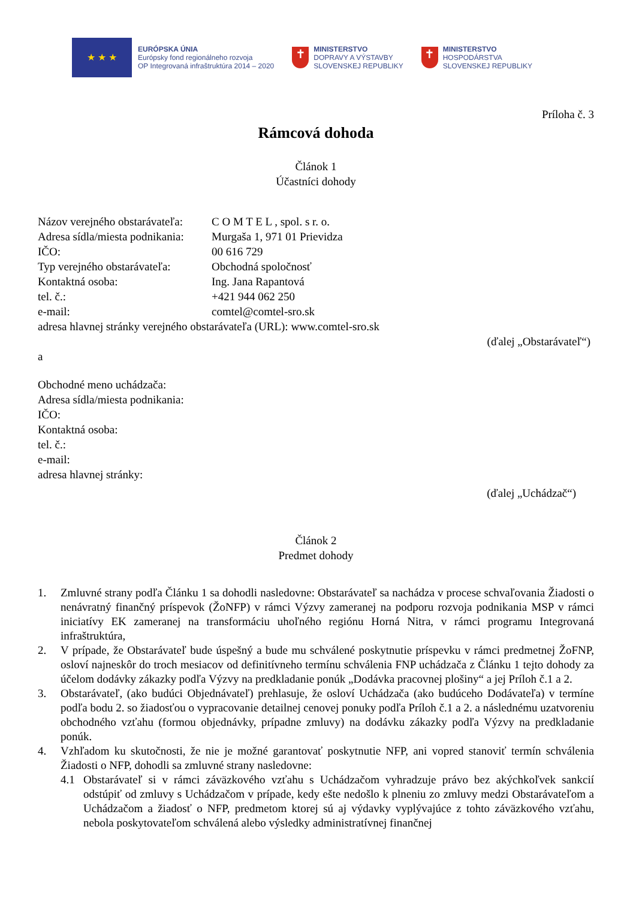★ ★ ★
EURÓPSKA ÚNIA
Európsky fond regionálneho rozvoja
OP Integrovaná infraštruktúra 2014 – 2020
✝
MINISTERSTVO
DOPRAVY A VÝSTAVBY
SLOVENSKEJ REPUBLIKY
✝
MINISTERSTVO
HOSPODÁRSTVA
SLOVENSKEJ REPUBLIKY
Príloha č. 3
Rámcová dohoda
Článok 1
Účastníci dohody
Názov verejného obstarávateľa: C O M T E L , spol. s r. o.
Adresa sídla/miesta podnikania: Murgaša 1, 971 01 Prievidza
IČO: 00 616 729
Typ verejného obstarávateľa: Obchodná spoločnosť
Kontaktná osoba: Ing. Jana Rapantová
tel. č.: +421 944 062 250
e-mail: comtel@comtel-sro.sk
adresa hlavnej stránky verejného obstarávateľa (URL): www.comtel-sro.sk
(ďalej „Obstarávateľ“)
a
Obchodné meno uchádzača:
Adresa sídla/miesta podnikania:
IČO:
Kontaktná osoba:
tel. č.:
e-mail:
adresa hlavnej stránky:
(ďalej „Uchádzač“)
Článok 2
Predmet dohody
1. Zmluvné strany podľa Článku 1 sa dohodli nasledovne: Obstarávateľ sa nachádza v procese schvaľovania Žiadosti o nenávratný finančný príspevok (ŽoNFP) v rámci Výzvy zameranej na podporu rozvoja podnikania MSP v rámci iniciatívy EK zameranej na transformáciu uhoľného regiónu Horná Nitra, v rámci programu Integrovaná infraštruktúra,
2. V prípade, že Obstarávateľ bude úspešný a bude mu schválené poskytnutie príspevku v rámci predmetnej ŽoFNP, osloví najneskôr do troch mesiacov od definitívneho termínu schválenia FNP uchádzača z Článku 1 tejto dohody za účelom dodávky zákazky podľa Výzvy na predkladanie ponúk „Dodávka pracovnej plošiny“ a jej Príloh č.1 a 2.
3. Obstarávateľ, (ako budúci Objednávateľ) prehlasuje, že osloví Uchádzača (ako budúceho Dodávateľa) v termíne podľa bodu 2. so žiadosťou o vypracovanie detailnej cenovej ponuky podľa Príloh č.1 a 2. a následnému uzatvoreniu obchodného vzťahu (formou objednávky, prípadne zmluvy) na dodávku zákazky podľa Výzvy na predkladanie ponúk.
4. Vzhľadom ku skutočnosti, že nie je možné garantovať poskytnutie NFP, ani vopred stanoviť termín schválenia Žiadosti o NFP, dohodli sa zmluvné strany nasledovne:
4.1 Obstarávateľ si v rámci záväzkového vzťahu s Uchádzačom vyhradzuje právo bez akýchkoľvek sankcií odstúpiť od zmluvy s Uchádzačom v prípade, kedy ešte nedošlo k plneniu zo zmluvy medzi Obstarávateľom a Uchádzačom a žiadosť o NFP, predmetom ktorej sú aj výdavky vyplývajúce z tohto záväzkového vzťahu, nebola poskytovateľom schválená alebo výsledky administratívnej finančnej